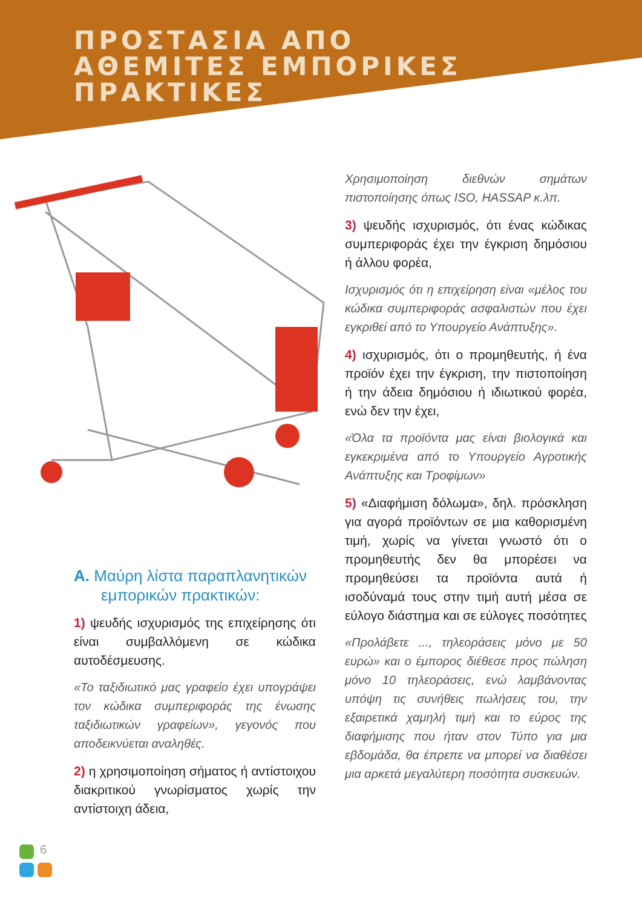ΠΡΟΣΤΑΣΙΑ ΑΠΟ
ΑΘΕΜΙΤΕΣ ΕΜΠΟΡΙΚΕΣ
ΠΡΑΚΤΙΚΕΣ
A. Μαύρη λίστα παραπλανητικών εμπορικών πρακτικών:
1) ψευδής ισχυρισμός της επιχείρησης ότι είναι συμβαλλόμενη σε κώδικα αυτοδέσμευσης.
«Το ταξιδιωτικό μας γραφείο έχει υπογράψει τον κώδικα συμπεριφοράς της ένωσης ταξιδιωτικών γραφείων», γεγονός που αποδεικνύεται αναληθές.
2) η χρησιμοποίηση σήματος ή αντίστοιχου διακριτικού γνωρίσματος χωρίς την αντίστοιχη άδεια,
Χρησιμοποίηση διεθνών σημάτων πιστοποίησης όπως ISO, HASSAP κ.λπ.
3) ψευδής ισχυρισμός, ότι ένας κώδικας συμπεριφοράς έχει την έγκριση δημόσιου ή άλλου φορέα,
Ισχυρισμός ότι η επιχείρηση είναι «μέλος του κώδικα συμπεριφοράς ασφαλιστών που έχει εγκριθεί από το Υπουργείο Ανάπτυξης».
4) ισχυρισμός, ότι ο προμηθευτής, ή ένα προϊόν έχει την έγκριση, την πιστοποίηση ή την άδεια δημόσιου ή ιδιωτικού φορέα, ενώ δεν την έχει,
«Όλα τα προϊόντα μας είναι βιολογικά και εγκεκριμένα από το Υπουργείο Αγροτικής Ανάπτυξης και Τροφίμων»
5) «Διαφήμιση δόλωμα», δηλ. πρόσκληση για αγορά προϊόντων σε μια καθορισμένη τιμή, χωρίς να γίνεται γνωστό ότι ο προμηθευτής δεν θα μπορέσει να προμηθεύσει τα προϊόντα αυτά ή ισοδύναμά τους στην τιμή αυτή μέσα σε εύλογο διάστημα και σε εύλογες ποσότητες
«Προλάβετε ..., τηλεοράσεις μόνο με 50 ευρώ» και ο έμπορος διέθεσε προς πώληση μόνο 10 τηλεοράσεις, ενώ λαμβάνοντας υπόψη τις συνήθεις πωλήσεις του, την εξαιρετικά χαμηλή τιμή και το εύρος της διαφήμισης που ήταν στον Τύπο για μια εβδομάδα, θα έπρεπε να μπορεί να διαθέσει μια αρκετά μεγαλύτερη ποσότητα συσκευών.
6